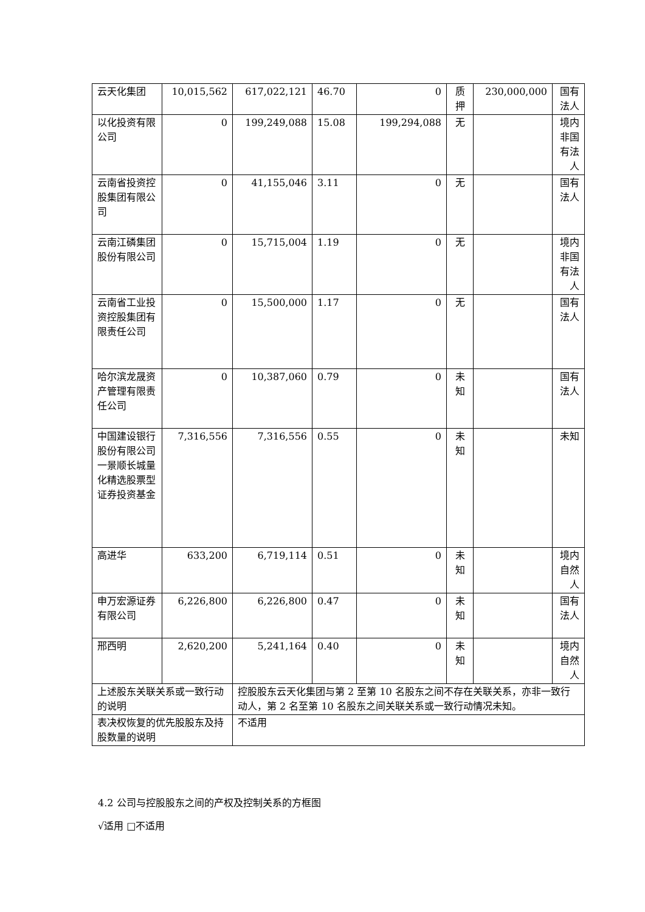| 云天化集团 | 10,015,562 | 617,022,121 | 46.70 | 0 | 质押 | 230,000,000 | 国有法人 |
| 以化投资有限公司 | 0 | 199,249,088 | 15.08 | 199,294,088 | 无 | | 境内非国有法人 |
| 云南省投资控股集团有限公司 | 0 | 41,155,046 | 3.11 | 0 | 无 | | 国有法人 |
| 云南江磷集团股份有限公司 | 0 | 15,715,004 | 1.19 | 0 | 无 | | 境内非国有法人 |
| 云南省工业投资控股集团有限责任公司 | 0 | 15,500,000 | 1.17 | 0 | 无 | | 国有法人 |
| 哈尔滨龙晟资产管理有限责任公司 | 0 | 10,387,060 | 0.79 | 0 | 未知 | | 国有法人 |
| 中国建设银行股份有限公司一景顺长城量化精选股票型证券投资基金 | 7,316,556 | 7,316,556 | 0.55 | 0 | 未知 | | 未知 |
| 高进华 | 633,200 | 6,719,114 | 0.51 | 0 | 未知 | | 境内自然人 |
| 申万宏源证券有限公司 | 6,226,800 | 6,226,800 | 0.47 | 0 | 未知 | | 国有法人 |
| 邢西明 | 2,620,200 | 5,241,164 | 0.40 | 0 | 未知 | | 境内自然人 |
| 上述股东关联关系或一致行动的说明 | | 控股股东云天化集团与第 2 至第 10 名股东之间不存在关联关系，亦非一致行动人，第 2 名至第 10 名股东之间关联关系或一致行动情况未知。 | | | | | |
| 表决权恢复的优先股股东及持股数量的说明 | | 不适用 | | | | | |
4.2 公司与控股股东之间的产权及控制关系的方框图
√适用 □不适用